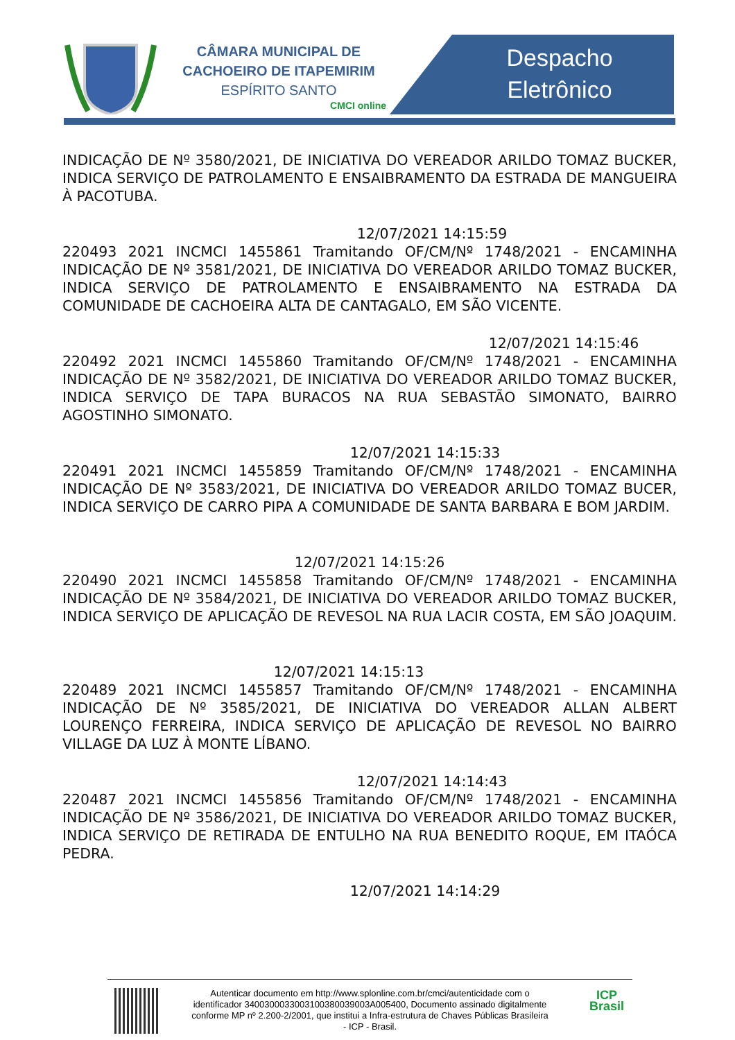CÂMARA MUNICIPAL DE
CACHOEIRO DE ITAPEMIRIM
ESPÍRITO SANTO
CMCI online
Despacho
Eletrônico
INDICAÇÃO DE Nº 3580/2021, DE INICIATIVA DO VEREADOR ARILDO TOMAZ BUCKER, INDICA SERVIÇO DE PATROLAMENTO E ENSAIBRAMENTO DA ESTRADA DE MANGUEIRA À PACOTUBA.
12/07/2021 14:15:59
220493 2021 INCMCI 1455861 Tramitando OF/CM/Nº 1748/2021 - ENCAMINHA INDICAÇÃO DE Nº 3581/2021, DE INICIATIVA DO VEREADOR ARILDO TOMAZ BUCKER, INDICA SERVIÇO DE PATROLAMENTO E ENSAIBRAMENTO NA ESTRADA DA COMUNIDADE DE CACHOEIRA ALTA DE CANTAGALO, EM SÃO VICENTE.
12/07/2021 14:15:46
220492 2021 INCMCI 1455860 Tramitando OF/CM/Nº 1748/2021 - ENCAMINHA INDICAÇÃO DE Nº 3582/2021, DE INICIATIVA DO VEREADOR ARILDO TOMAZ BUCKER, INDICA SERVIÇO DE TAPA BURACOS NA RUA SEBASTÃO SIMONATO, BAIRRO AGOSTINHO SIMONATO.
12/07/2021 14:15:33
220491 2021 INCMCI 1455859 Tramitando OF/CM/Nº 1748/2021 - ENCAMINHA INDICAÇÃO DE Nº 3583/2021, DE INICIATIVA DO VEREADOR ARILDO TOMAZ BUCER, INDICA SERVIÇO DE CARRO PIPA A COMUNIDADE DE SANTA BARBARA E BOM JARDIM.
12/07/2021 14:15:26
220490 2021 INCMCI 1455858 Tramitando OF/CM/Nº 1748/2021 - ENCAMINHA INDICAÇÃO DE Nº 3584/2021, DE INICIATIVA DO VEREADOR ARILDO TOMAZ BUCKER, INDICA SERVIÇO DE APLICAÇÃO DE REVESOL NA RUA LACIR COSTA, EM SÃO JOAQUIM.
12/07/2021 14:15:13
220489 2021 INCMCI 1455857 Tramitando OF/CM/Nº 1748/2021 - ENCAMINHA INDICAÇÃO DE Nº 3585/2021, DE INICIATIVA DO VEREADOR ALLAN ALBERT LOURENÇO FERREIRA, INDICA SERVIÇO DE APLICAÇÃO DE REVESOL NO BAIRRO VILLAGE DA LUZ À MONTE LÍBANO.
12/07/2021 14:14:43
220487 2021 INCMCI 1455856 Tramitando OF/CM/Nº 1748/2021 - ENCAMINHA INDICAÇÃO DE Nº 3586/2021, DE INICIATIVA DO VEREADOR ARILDO TOMAZ BUCKER, INDICA SERVIÇO DE RETIRADA DE ENTULHO NA RUA BENEDITO ROQUE, EM ITAÓCA PEDRA.
12/07/2021 14:14:29
Autenticar documento em http://www.splonline.com.br/cmci/autenticidade com o identificador 340030003300310038003900​3A005400, Documento assinado digitalmente conforme MP nº 2.200-2/2001, que institui a Infra-estrutura de Chaves Públicas Brasileira - ICP - Brasil.
ICP
Brasil